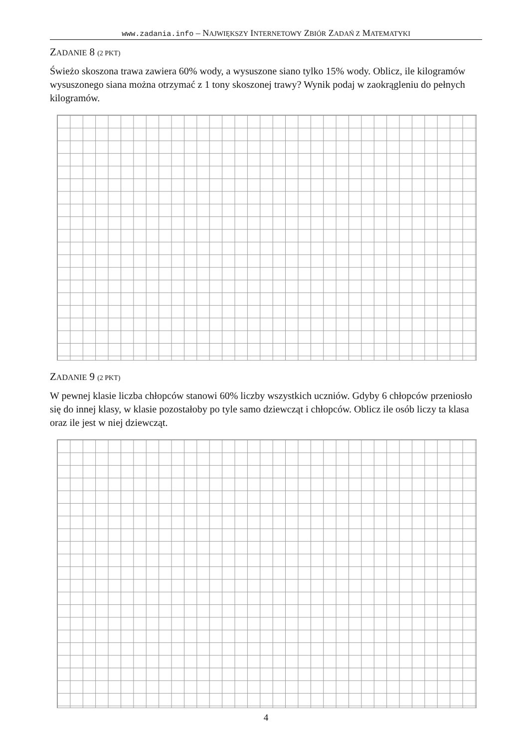www.zadania.info – NAJWIĘKSZY INTERNETOWY ZBIÓR ZADAŃ Z MATEMATYKI
ZADANIE 8 (2 PKT)
Świeżo skoszona trawa zawiera 60% wody, a wysuszone siano tylko 15% wody. Oblicz, ile kilogramów wysuszonego siana można otrzymać z 1 tony skoszonej trawy? Wynik podaj w zaokrągleniu do pełnych kilogramów.
ZADANIE 9 (2 PKT)
W pewnej klasie liczba chłopców stanowi 60% liczby wszystkich uczniów. Gdyby 6 chłopców przeniosło się do innej klasy, w klasie pozostałoby po tyle samo dziewcząt i chłopców. Oblicz ile osób liczy ta klasa oraz ile jest w niej dziewcząt.
4